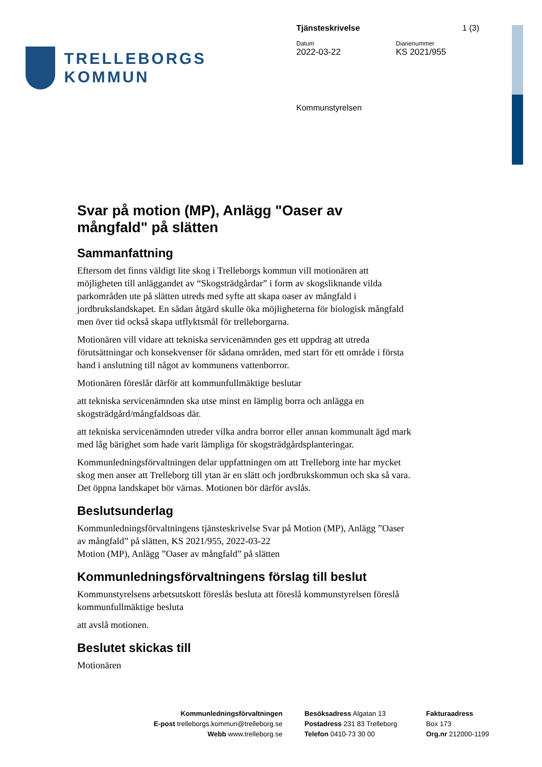TRELLEBORGS KOMMUN
Tjänsteskrivelse 1 (3)
Datum Diarienummer
2022-03-22 KS 2021/955
Kommunstyrelsen
Svar på motion (MP), Anlägg "Oaser av mångfald" på slätten
Sammanfattning
Eftersom det finns väldigt lite skog i Trelleborgs kommun vill motionären att möjligheten till anläggandet av “Skogsträdgårdar” i form av skogsliknande vilda parkområden ute på slätten utreds med syfte att skapa oaser av mångfald i jordbrukslandskapet. En sådan åtgärd skulle öka möjligheterna för biologisk mångfald men över tid också skapa utflyktsmål för trelleborgarna.
Motionären vill vidare att tekniska servicenämnden ges ett uppdrag att utreda förutsättningar och konsekvenser för sådana områden, med start för ett område i första hand i anslutning till något av kommunens vattenborror.
Motionären föreslår därför att kommunfullmäktige beslutar
att tekniska servicenämnden ska utse minst en lämplig borra och anlägga en skogsträdgård/mångfaldsoas där.
att tekniska servicenämnden utreder vilka andra borror eller annan kommunalt ägd mark med låg bärighet som hade varit lämpliga för skogsträdgårdsplanteringar.
Kommunledningsförvaltningen delar uppfattningen om att Trelleborg inte har mycket skog men anser att Trelleborg till ytan är en slätt och jordbrukskommun och ska så vara. Det öppna landskapet bör värnas. Motionen bör därför avslås.
Beslutsunderlag
Kommunledningsförvaltningens tjänsteskrivelse Svar på Motion (MP), Anlägg ”Oaser av mångfald” på slätten, KS 2021/955, 2022-03-22
Motion (MP), Anlägg ”Oaser av mångfald” på slätten
Kommunledningsförvaltningens förslag till beslut
Kommunstyrelsens arbetsutskott föreslås besluta att föreslå kommunstyrelsen föreslå kommunfullmäktige besluta
att avslå motionen.
Beslutet skickas till
Motionären
Kommunledningsförvaltningen
E-post trelleborgs.kommun@trelleborg.se
Webb www.trelleborg.se
Besöksadress Algatan 13
Postadress 231 83 Trelleborg
Telefon 0410-73 30 00
Fakturaadress
Box 173
Org.nr 212000-1199